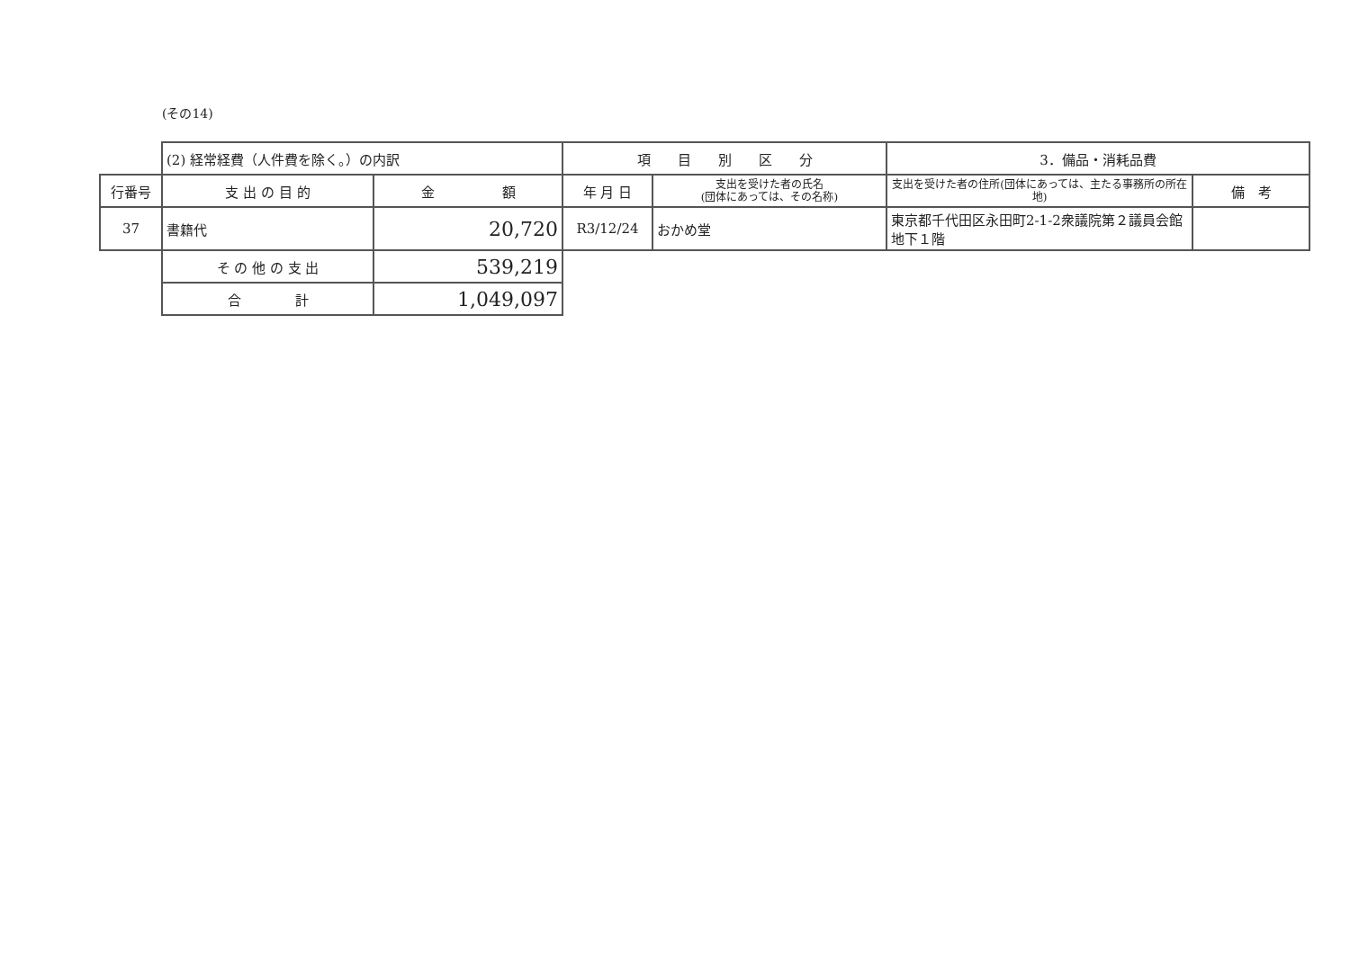(その14)
| | (2) 経常経費（人件費を除く。）の内訳 | | 項 目 別 区 分 | | 3．備品・消耗品費 | |
| 行番号 | 支 出 の 目 的 | 金 額 | 年 月 日 | 支出を受けた者の氏名 (団体にあっては、その名称) | 支出を受けた者の住所(団体にあっては、主たる事務所の所在地) | 備 考 |
| 37 | 書籍代 | 20,720 | R3/12/24 | おかめ堂 | 東京都千代田区永田町2-1-2衆議院第２議員会館地下１階 | |
| | そ の 他 の 支 出 | 539,219 | | | | |
| | 合 計 | 1,049,097 | | | | |